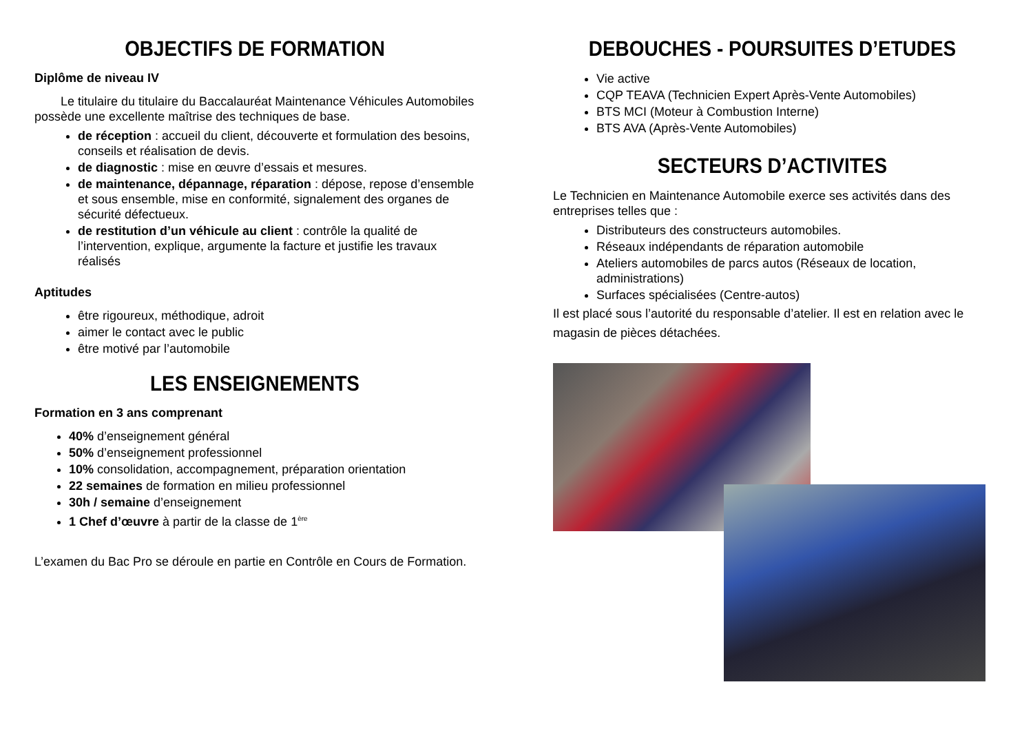OBJECTIFS DE FORMATION
Diplôme de niveau IV
Le titulaire du titulaire du Baccalauréat Maintenance Véhicules Automobiles possède une excellente maîtrise des techniques de base.
de réception : accueil du client, découverte et formulation des besoins, conseils et réalisation de devis.
de diagnostic : mise en œuvre d’essais et mesures.
de maintenance, dépannage, réparation : dépose, repose d’ensemble et sous ensemble, mise en conformité, signalement des organes de sécurité défectueux.
de restitution d’un véhicule au client : contrôle la qualité de l’intervention, explique, argumente la facture et justifie les travaux réalisés
Aptitudes
être rigoureux, méthodique, adroit
aimer le contact avec le public
être motivé par l’automobile
LES ENSEIGNEMENTS
Formation en 3 ans comprenant
40% d’enseignement général
50% d’enseignement professionnel
10% consolidation, accompagnement, préparation orientation
22 semaines de formation en milieu professionnel
30h / semaine d’enseignement
1 Chef d’œuvre à partir de la classe de 1<sup>ère</sup>
L’examen du Bac Pro se déroule en partie en Contrôle en Cours de Formation.
DEBOUCHES - POURSUITES D’ETUDES
Vie active
CQP TEAVA (Technicien Expert Après-Vente Automobiles)
BTS MCI (Moteur à Combustion Interne)
BTS AVA (Après-Vente Automobiles)
SECTEURS D’ACTIVITES
Le Technicien en Maintenance Automobile exerce ses activités dans des entreprises telles que :
Distributeurs des constructeurs automobiles.
Réseaux indépendants de réparation automobile
Ateliers automobiles de parcs autos (Réseaux de location, administrations)
Surfaces spécialisées (Centre-autos)
Il est placé sous l’autorité du responsable d’atelier. Il est en relation avec le magasin de pièces détachées.